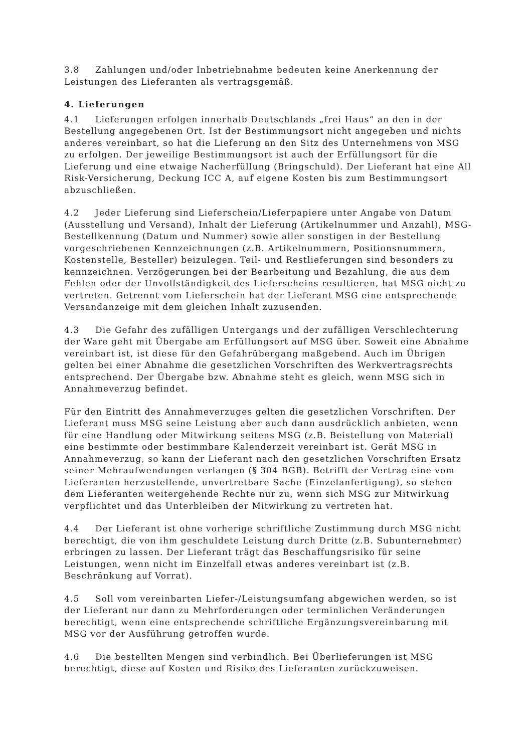3.8 Zahlungen und/oder Inbetriebnahme bedeuten keine Anerkennung der Leistungen des Lieferanten als vertragsgemäß.
4. Lieferungen
4.1 Lieferungen erfolgen innerhalb Deutschlands „frei Haus“ an den in der Bestellung angegebenen Ort. Ist der Bestimmungsort nicht angegeben und nichts anderes vereinbart, so hat die Lieferung an den Sitz des Unternehmens von MSG zu erfolgen. Der jeweilige Bestimmungsort ist auch der Erfüllungsort für die Lieferung und eine etwaige Nacherfüllung (Bringschuld). Der Lieferant hat eine All Risk-Versicherung, Deckung ICC A, auf eigene Kosten bis zum Bestimmungsort abzuschließen.
4.2 Jeder Lieferung sind Lieferschein/Lieferpapiere unter Angabe von Datum (Ausstellung und Versand), Inhalt der Lieferung (Artikelnummer und Anzahl), MSG-Bestellkennung (Datum und Nummer) sowie aller sonstigen in der Bestellung vorgeschriebenen Kennzeichnungen (z.B. Artikelnummern, Positionsnummern, Kostenstelle, Besteller) beizulegen. Teil- und Restlieferungen sind besonders zu kennzeichnen. Verzögerungen bei der Bearbeitung und Bezahlung, die aus dem Fehlen oder der Unvollständigkeit des Lieferscheins resultieren, hat MSG nicht zu vertreten. Getrennt vom Lieferschein hat der Lieferant MSG eine entsprechende Versandanzeige mit dem gleichen Inhalt zuzusenden.
4.3 Die Gefahr des zufälligen Untergangs und der zufälligen Verschlechterung der Ware geht mit Übergabe am Erfüllungsort auf MSG über. Soweit eine Abnahme vereinbart ist, ist diese für den Gefahrübergang maßgebend. Auch im Übrigen gelten bei einer Abnahme die gesetzlichen Vorschriften des Werkvertragsrechts entsprechend. Der Übergabe bzw. Abnahme steht es gleich, wenn MSG sich in Annahmeverzug befindet.
Für den Eintritt des Annahmeverzuges gelten die gesetzlichen Vorschriften. Der Lieferant muss MSG seine Leistung aber auch dann ausdrücklich anbieten, wenn für eine Handlung oder Mitwirkung seitens MSG (z.B. Beistellung von Material) eine bestimmte oder bestimmbare Kalenderzeit vereinbart ist. Gerät MSG in Annahmeverzug, so kann der Lieferant nach den gesetzlichen Vorschriften Ersatz seiner Mehraufwendungen verlangen (§ 304 BGB). Betrifft der Vertrag eine vom Lieferanten herzustellende, unvertretbare Sache (Einzelanfertigung), so stehen dem Lieferanten weitergehende Rechte nur zu, wenn sich MSG zur Mitwirkung verpflichtet und das Unterbleiben der Mitwirkung zu vertreten hat.
4.4 Der Lieferant ist ohne vorherige schriftliche Zustimmung durch MSG nicht berechtigt, die von ihm geschuldete Leistung durch Dritte (z.B. Subunternehmer) erbringen zu lassen. Der Lieferant trägt das Beschaffungsrisiko für seine Leistungen, wenn nicht im Einzelfall etwas anderes vereinbart ist (z.B. Beschränkung auf Vorrat).
4.5 Soll vom vereinbarten Liefer-/Leistungsumfang abgewichen werden, so ist der Lieferant nur dann zu Mehrforderungen oder terminlichen Veränderungen berechtigt, wenn eine entsprechende schriftliche Ergänzungsvereinbarung mit MSG vor der Ausführung getroffen wurde.
4.6 Die bestellten Mengen sind verbindlich. Bei Überlieferungen ist MSG berechtigt, diese auf Kosten und Risiko des Lieferanten zurückzuweisen.